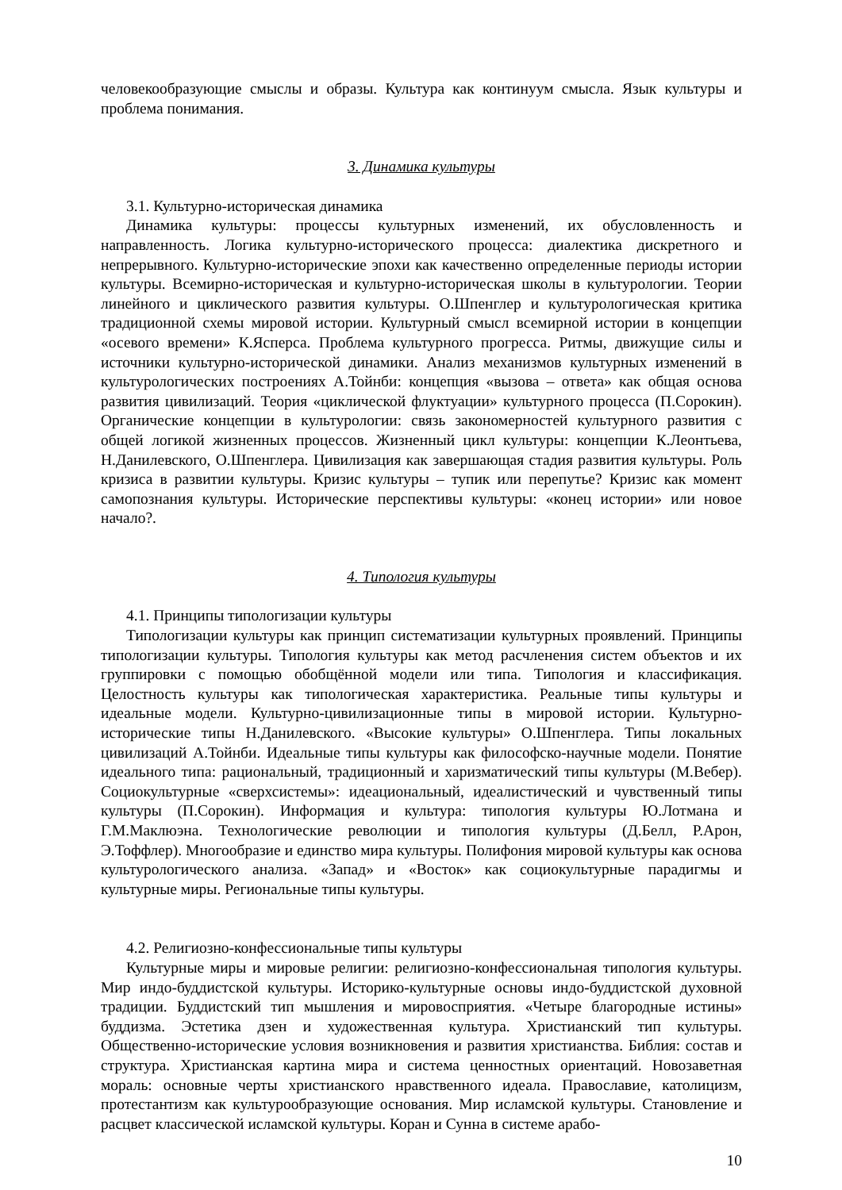человекообразующие смыслы и образы. Культура как континуум смысла. Язык культуры и проблема понимания.
3. Динамика культуры
3.1. Культурно-историческая динамика
Динамика культуры: процессы культурных изменений, их обусловленность и направленность. Логика культурно-исторического процесса: диалектика дискретного и непрерывного. Культурно-исторические эпохи как качественно определенные периоды истории культуры. Всемирно-историческая и культурно-историческая школы в культурологии. Теории линейного и циклического развития культуры. О.Шпенглер и культурологическая критика традиционной схемы мировой истории. Культурный смысл всемирной истории в концепции «осевого времени» К.Ясперса. Проблема культурного прогресса. Ритмы, движущие силы и источники культурно-исторической динамики. Анализ механизмов культурных изменений в культурологических построениях А.Тойнби: концепция «вызова – ответа» как общая основа развития цивилизаций. Теория «циклической флуктуации» культурного процесса (П.Сорокин). Органические концепции в культурологии: связь закономерностей культурного развития с общей логикой жизненных процессов. Жизненный цикл культуры: концепции К.Леонтьева, Н.Данилевского, О.Шпенглера. Цивилизация как завершающая стадия развития культуры. Роль кризиса в развитии культуры. Кризис культуры – тупик или перепутье? Кризис как момент самопознания культуры. Исторические перспективы культуры: «конец истории» или новое начало?.
4. Типология культуры
4.1. Принципы типологизации культуры
Типологизации культуры как принцип систематизации культурных проявлений. Принципы типологизации культуры. Типология культуры как метод расчленения систем объектов и их группировки с помощью обобщённой модели или типа. Типология и классификация. Целостность культуры как типологическая характеристика. Реальные типы культуры и идеальные модели. Культурно-цивилизационные типы в мировой истории. Культурно-исторические типы Н.Данилевского. «Высокие культуры» О.Шпенглера. Типы локальных цивилизаций А.Тойнби. Идеальные типы культуры как философско-научные модели. Понятие идеального типа: рациональный, традиционный и харизматический типы культуры (М.Вебер). Социокультурные «сверхсистемы»: идеациональный, идеалистический и чувственный типы культуры (П.Сорокин). Информация и культура: типология культуры Ю.Лотмана и Г.М.Маклюэна. Технологические революции и типология культуры (Д.Белл, Р.Арон, Э.Тоффлер). Многообразие и единство мира культуры. Полифония мировой культуры как основа культурологического анализа. «Запад» и «Восток» как социокультурные парадигмы и культурные миры. Региональные типы культуры.
4.2. Религиозно-конфессиональные типы культуры
Культурные миры и мировые религии: религиозно-конфессиональная типология культуры. Мир индо-буддистской культуры. Историко-культурные основы индо-буддистской духовной традиции. Буддистский тип мышления и мировосприятия. «Четыре благородные истины» буддизма. Эстетика дзен и художественная культура. Христианский тип культуры. Общественно-исторические условия возникновения и развития христианства. Библия: состав и структура. Христианская картина мира и система ценностных ориентаций. Новозаветная мораль: основные черты христианского нравственного идеала. Православие, католицизм, протестантизм как культурообразующие основания. Мир исламской культуры. Становление и расцвет классической исламской культуры. Коран и Сунна в системе арабо-
10